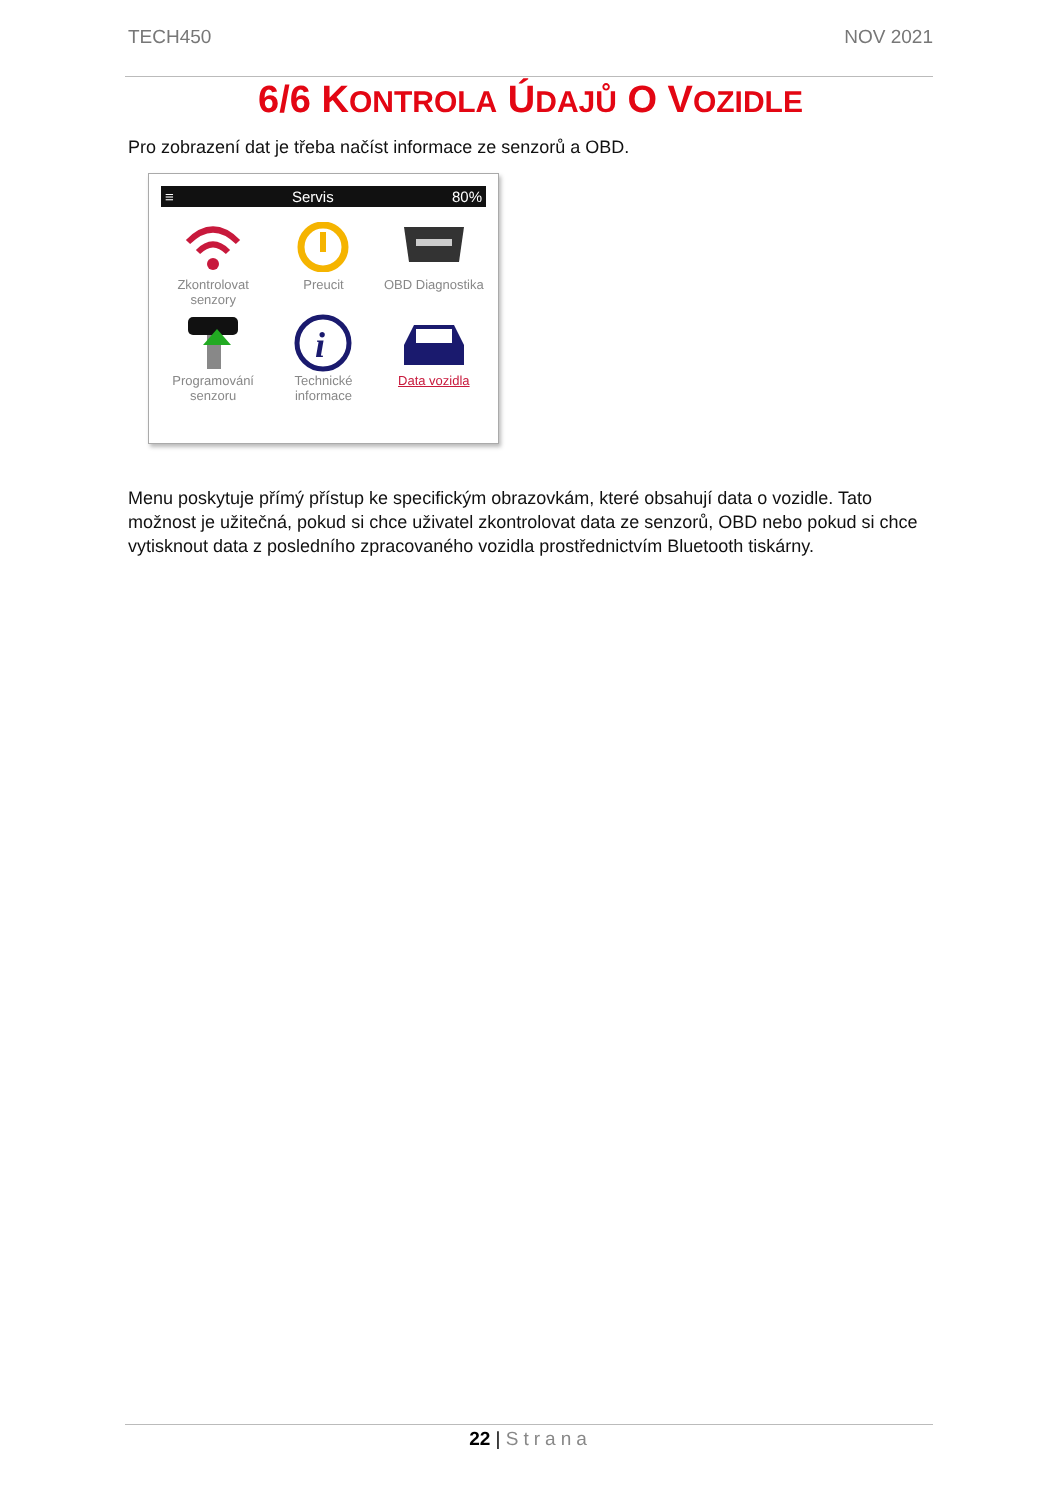TECH450 NOV 2021
6/6 KONTROLA ÚDAJŮ O VOZIDLE
Pro zobrazení dat je třeba načíst informace ze senzorů a OBD.
≡ Servis 80%
Zkontrolovat senzory
Preucit
OBD Diagnostika
Programování senzoru
i
Technické informace
Data vozidla
Menu poskytuje přímý přístup ke specifickým obrazovkám, které obsahují data o vozidle. Tato možnost je užitečná, pokud si chce uživatel zkontrolovat data ze senzorů, OBD nebo pokud si chce vytisknout data z posledního zpracovaného vozidla prostřednictvím Bluetooth tiskárny.
22 | Strana